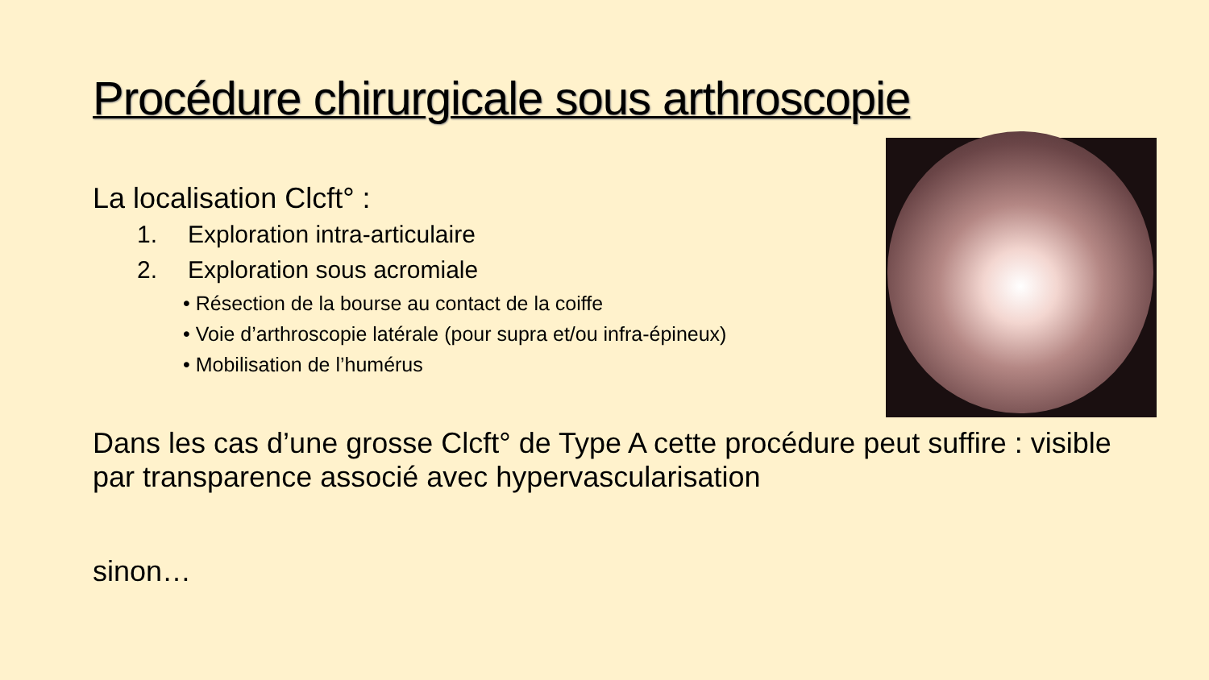Procédure chirurgicale sous arthroscopie
La localisation Clcft° :
1. Exploration intra-articulaire
2. Exploration sous acromiale
• Résection de la bourse au contact de la coiffe
• Voie d’arthroscopie latérale (pour supra et/ou infra-épineux)
• Mobilisation de l’humérus
Dans les cas d’une grosse Clcft° de Type A cette procédure peut suffire : visible par transparence associé avec hypervascularisation
sinon…